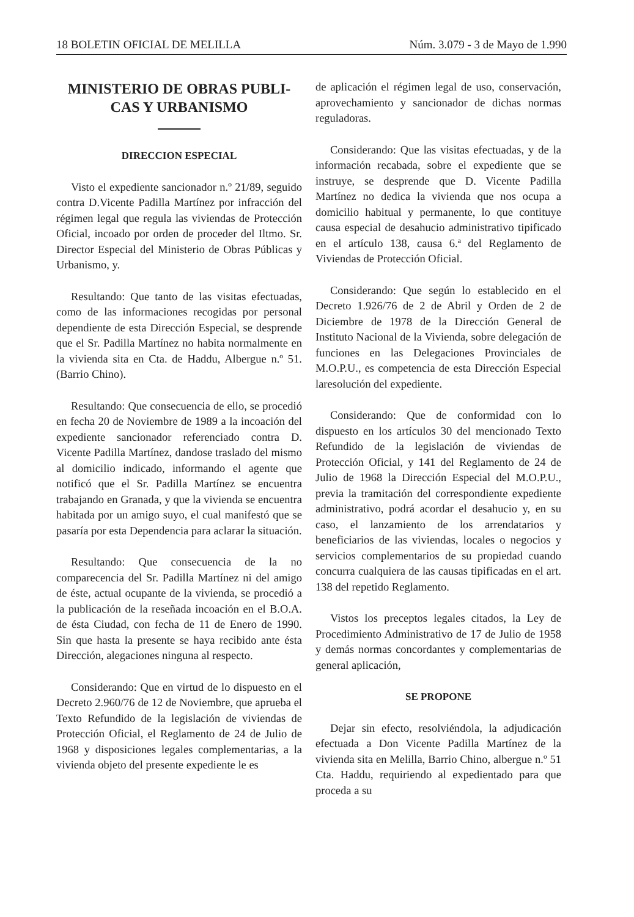18 BOLETIN OFICIAL DE MELILLA Núm. 3.079 - 3 de Mayo de 1.990
MINISTERIO DE OBRAS PUBLI-
CAS Y URBANISMO
DIRECCION ESPECIAL
Visto el expediente sancionador n.º 21/89, seguido contra D.Vicente Padilla Martínez por infracción del régimen legal que regula las viviendas de Protección Oficial, incoado por orden de proceder del Iltmo. Sr. Director Especial del Ministerio de Obras Públicas y Urbanismo, y.
Resultando: Que tanto de las visitas efectuadas, como de las informaciones recogidas por personal dependiente de esta Dirección Especial, se desprende que el Sr. Padilla Martínez no habita normalmente en la vivienda sita en Cta. de Haddu, Albergue n.º 51. (Barrio Chino).
Resultando: Que consecuencia de ello, se procedió en fecha 20 de Noviembre de 1989 a la incoación del expediente sancionador referenciado contra D. Vicente Padilla Martínez, dandose traslado del mismo al domicilio indicado, informando el agente que notificó que el Sr. Padilla Martínez se encuentra trabajando en Granada, y que la vivienda se encuentra habitada por un amigo suyo, el cual manifestó que se pasaría por esta Dependencia para aclarar la situación.
Resultando: Que consecuencia de la no comparecencia del Sr. Padilla Martínez ni del amigo de éste, actual ocupante de la vivienda, se procedió a la publicación de la reseñada incoación en el B.O.A. de ésta Ciudad, con fecha de 11 de Enero de 1990. Sin que hasta la presente se haya recibido ante ésta Dirección, alegaciones ninguna al respecto.
Considerando: Que en virtud de lo dispuesto en el Decreto 2.960/76 de 12 de Noviembre, que aprueba el Texto Refundido de la legislación de viviendas de Protección Oficial, el Reglamento de 24 de Julio de 1968 y disposiciones legales complementarias, a la vivienda objeto del presente expediente le es
de aplicación el régimen legal de uso, conservación, aprovechamiento y sancionador de dichas normas reguladoras.
Considerando: Que las visitas efectuadas, y de la información recabada, sobre el expediente que se instruye, se desprende que D. Vicente Padilla Martínez no dedica la vivienda que nos ocupa a domicilio habitual y permanente, lo que contituye causa especial de desahucio administrativo tipificado en el artículo 138, causa 6.ª del Reglamento de Viviendas de Protección Oficial.
Considerando: Que según lo establecido en el Decreto 1.926/76 de 2 de Abril y Orden de 2 de Diciembre de 1978 de la Dirección General de Instituto Nacional de la Vivienda, sobre delegación de funciones en las Delegaciones Provinciales de M.O.P.U., es competencia de esta Dirección Especial laresolución del expediente.
Considerando: Que de conformidad con lo dispuesto en los artículos 30 del mencionado Texto Refundido de la legislación de viviendas de Protección Oficial, y 141 del Reglamento de 24 de Julio de 1968 la Dirección Especial del M.O.P.U., previa la tramitación del correspondiente expediente administrativo, podrá acordar el desahucio y, en su caso, el lanzamiento de los arrendatarios y beneficiarios de las viviendas, locales o negocios y servicios complementarios de su propiedad cuando concurra cualquiera de las causas tipificadas en el art. 138 del repetido Reglamento.
Vistos los preceptos legales citados, la Ley de Procedimiento Administrativo de 17 de Julio de 1958 y demás normas concordantes y complementarias de general aplicación,
SE PROPONE
Dejar sin efecto, resolviéndola, la adjudicación efectuada a Don Vicente Padilla Martínez de la vivienda sita en Melilla, Barrio Chino, albergue n.º 51 Cta. Haddu, requiriendo al expedientado para que proceda a su